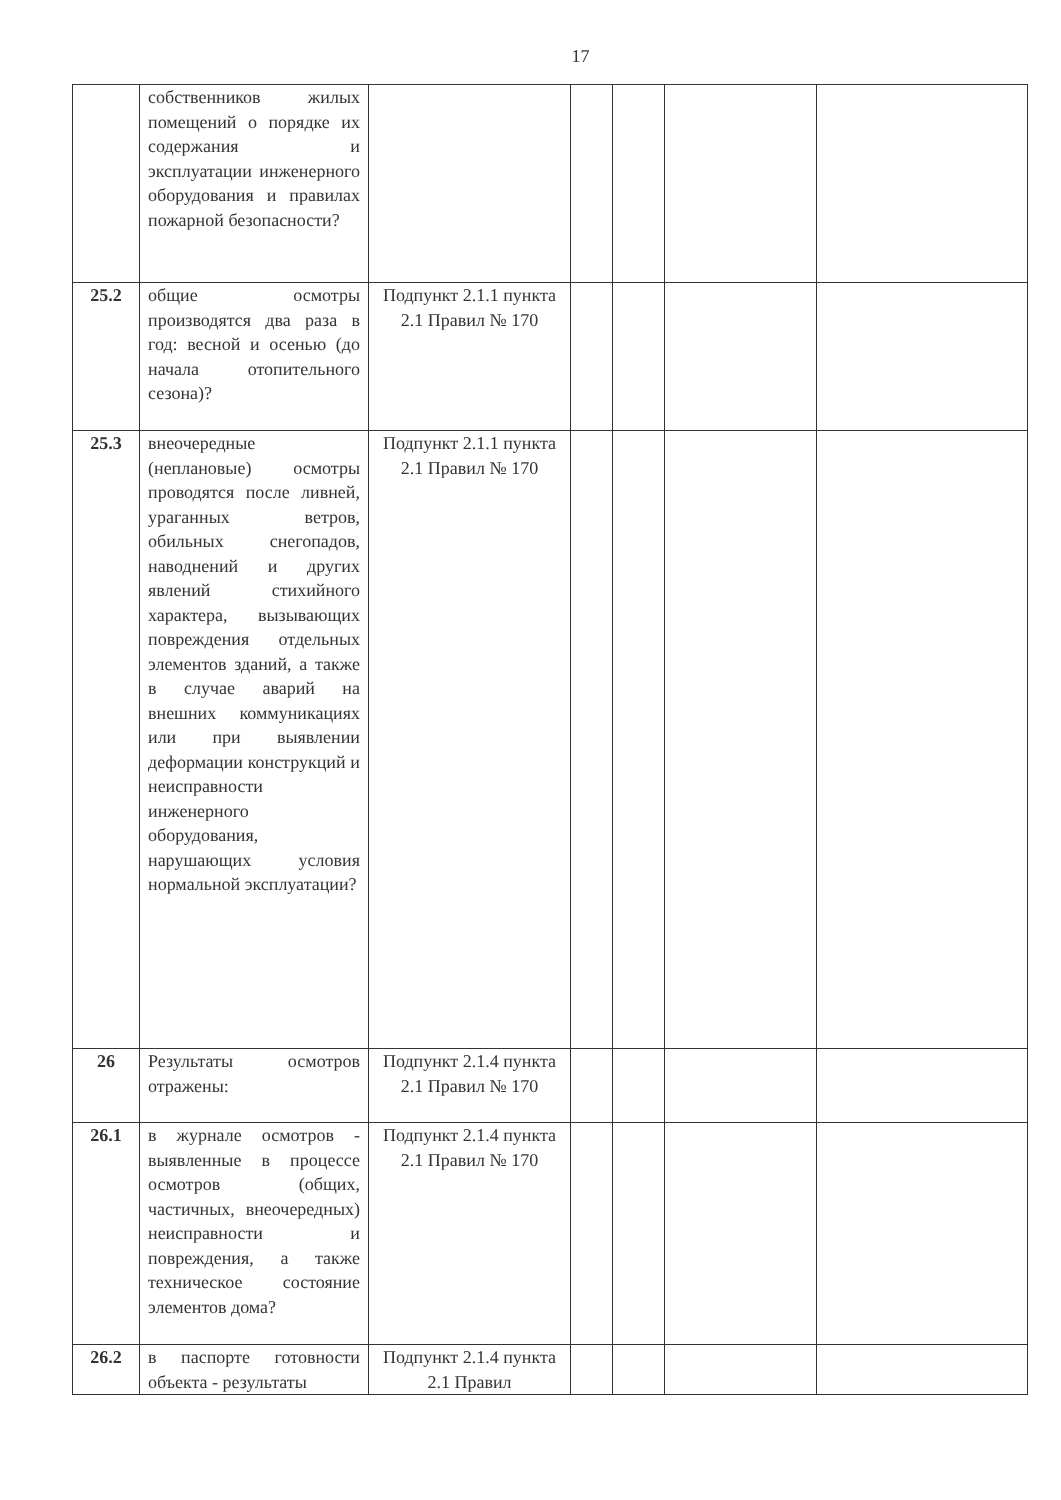17
| | собственников жилых помещений о порядке их содержания и эксплуатации инженерного оборудования и правилах пожарной безопасности? | | | | | |
| 25.2 | общие осмотры производятся два раза в год: весной и осенью (до начала отопительного сезона)? | Подпункт 2.1.1 пункта 2.1 Правил № 170 | | | | |
| 25.3 | внеочередные (неплановые) осмотры проводятся после ливней, ураганных ветров, обильных снегопадов, наводнений и других явлений стихийного характера, вызывающих повреждения отдельных элементов зданий, а также в случае аварий на внешних коммуникациях или при выявлении деформации конструкций и неисправности инженерного оборудования, нарушающих условия нормальной эксплуатации? | Подпункт 2.1.1 пункта 2.1 Правил № 170 | | | | |
| 26 | Результаты осмотров отражены: | Подпункт 2.1.4 пункта 2.1 Правил № 170 | | | | |
| 26.1 | в журнале осмотров - выявленные в процессе осмотров (общих, частичных, внеочередных) неисправности и повреждения, а также техническое состояние элементов дома? | Подпункт 2.1.4 пункта 2.1 Правил № 170 | | | | |
| 26.2 | в паспорте готовности объекта - результаты | Подпункт 2.1.4 пункта 2.1 Правил | | | | |